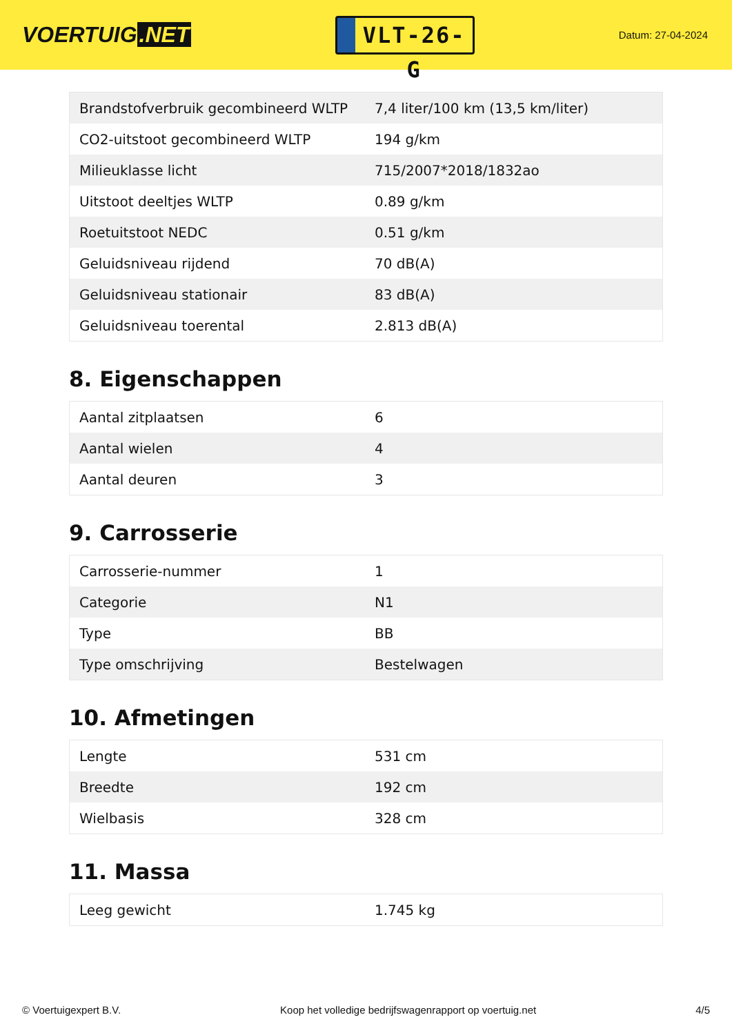VOERTUIG.NET
VLT-26-G
Datum: 27-04-2024
| Brandstofverbruik gecombineerd WLTP | 7,4 liter/100 km (13,5 km/liter) |
| CO2-uitstoot gecombineerd WLTP | 194 g/km |
| Milieuklasse licht | 715/2007*2018/1832ao |
| Uitstoot deeltjes WLTP | 0.89 g/km |
| Roetuitstoot NEDC | 0.51 g/km |
| Geluidsniveau rijdend | 70 dB(A) |
| Geluidsniveau stationair | 83 dB(A) |
| Geluidsniveau toerental | 2.813 dB(A) |
8. Eigenschappen
| Aantal zitplaatsen | 6 |
| Aantal wielen | 4 |
| Aantal deuren | 3 |
9. Carrosserie
| Carrosserie-nummer | 1 |
| Categorie | N1 |
| Type | BB |
| Type omschrijving | Bestelwagen |
10. Afmetingen
| Lengte | 531 cm |
| Breedte | 192 cm |
| Wielbasis | 328 cm |
11. Massa
| Leeg gewicht | 1.745 kg |
© Voertuigexpert B.V. Koop het volledige bedrijfswagenrapport op voertuig.net 4/5